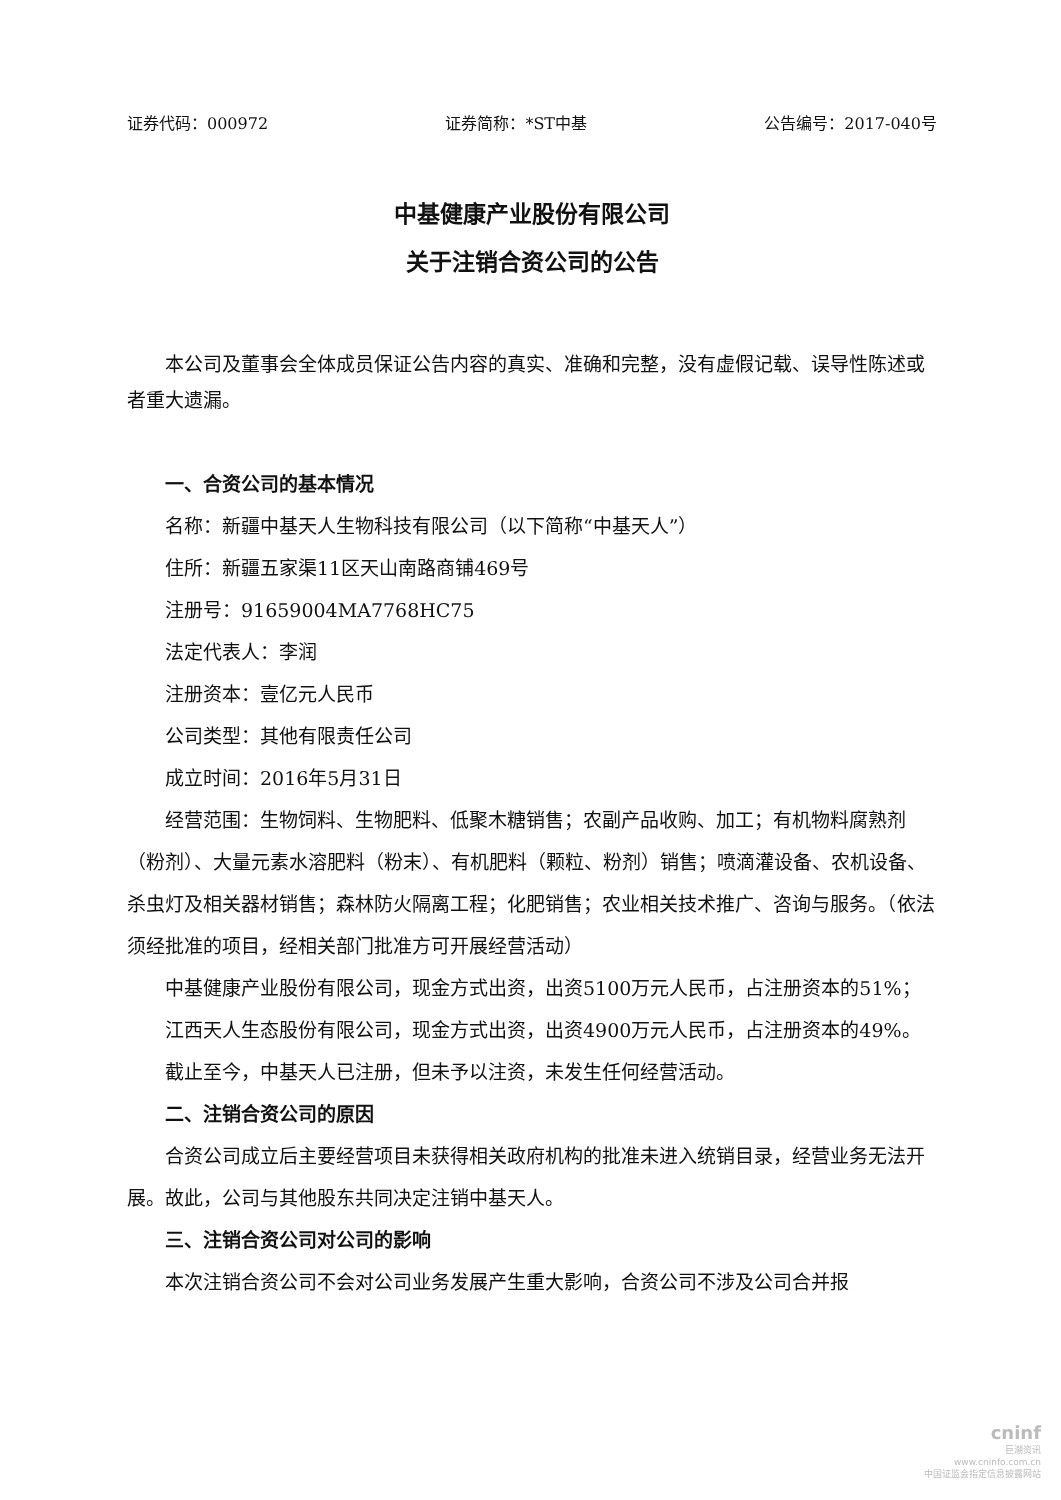证券代码：000972 证券简称：*ST中基 公告编号：2017-040号
中基健康产业股份有限公司
关于注销合资公司的公告
本公司及董事会全体成员保证公告内容的真实、准确和完整，没有虚假记载、误导性陈述或者重大遗漏。
一、合资公司的基本情况
名称：新疆中基天人生物科技有限公司（以下简称“中基天人”）
住所：新疆五家渠11区天山南路商铺469号
注册号：91659004MA7768HC75
法定代表人：李润
注册资本：壹亿元人民币
公司类型：其他有限责任公司
成立时间：2016年5月31日
经营范围：生物饲料、生物肥料、低聚木糖销售；农副产品收购、加工；有机物料腐熟剂（粉剂）、大量元素水溶肥料（粉末）、有机肥料（颗粒、粉剂）销售；喷滴灌设备、农机设备、杀虫灯及相关器材销售；森林防火隔离工程；化肥销售；农业相关技术推广、咨询与服务。（依法须经批准的项目，经相关部门批准方可开展经营活动）
中基健康产业股份有限公司，现金方式出资，出资5100万元人民币，占注册资本的51%；
江西天人生态股份有限公司，现金方式出资，出资4900万元人民币，占注册资本的49%。
截止至今，中基天人已注册，但未予以注资，未发生任何经营活动。
二、注销合资公司的原因
合资公司成立后主要经营项目未获得相关政府机构的批准未进入统销目录，经营业务无法开展。故此，公司与其他股东共同决定注销中基天人。
三、注销合资公司对公司的影响
本次注销合资公司不会对公司业务发展产生重大影响，合资公司不涉及公司合并报
cninf
巨潮资讯
www.cninfo.com.cn
中国证监会指定信息披露网站